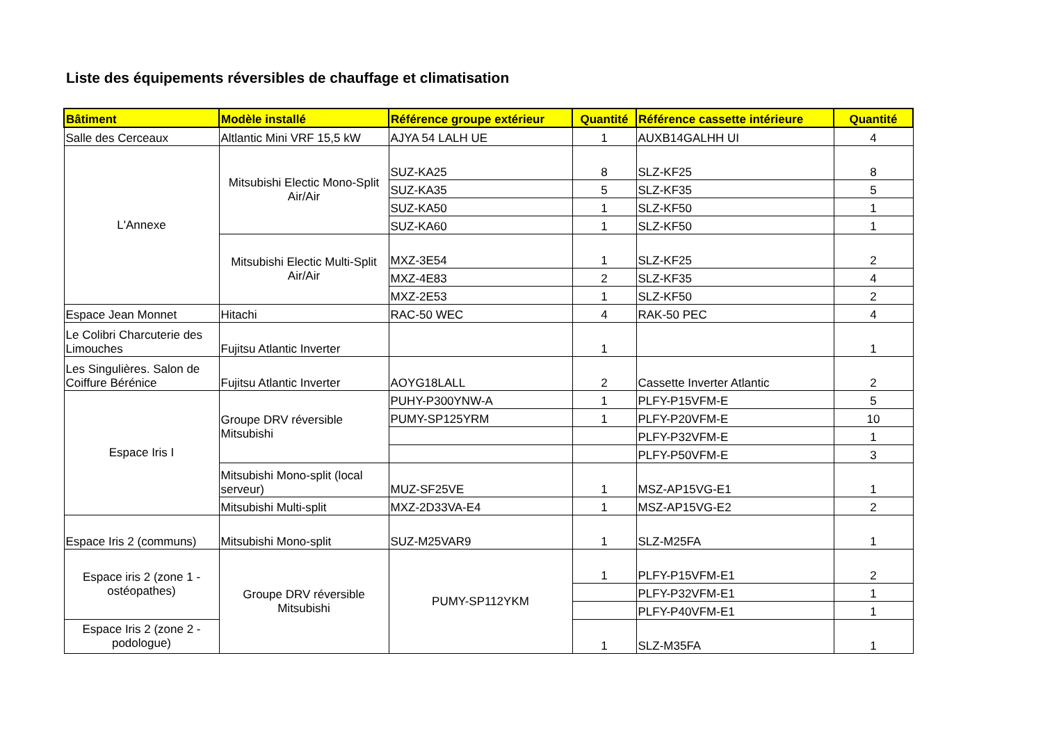Liste des équipements réversibles de chauffage et climatisation
| Bâtiment | Modèle installé | Référence groupe extérieur | Quantité | Référence cassette intérieure | Quantité |
| --- | --- | --- | --- | --- | --- |
| Salle des Cerceaux | Altlantic Mini VRF 15,5 kW | AJYA 54 LALH UE | 1 | AUXB14GALHH UI | 4 |
| L'Annexe | Mitsubishi Electic Mono-Split Air/Air | SUZ-KA25 | 8 | SLZ-KF25 | 8 |
| | | SUZ-KA35 | 5 | SLZ-KF35 | 5 |
| | | SUZ-KA50 | 1 | SLZ-KF50 | 1 |
| | | SUZ-KA60 | 1 | SLZ-KF50 | 1 |
| | Mitsubishi Electic Multi-Split Air/Air | MXZ-3E54 | 1 | SLZ-KF25 | 2 |
| | | MXZ-4E83 | 2 | SLZ-KF35 | 4 |
| | | MXZ-2E53 | 1 | SLZ-KF50 | 2 |
| Espace Jean Monnet | Hitachi | RAC-50 WEC | 4 | RAK-50 PEC | 4 |
| Le Colibri Charcuterie des Limouches | Fujitsu Atlantic Inverter | | 1 | | 1 |
| Les Singulières. Salon de Coiffure Bérénice | Fujitsu Atlantic Inverter | AOYG18LALL | 2 | Cassette Inverter Atlantic | 2 |
| Espace Iris I | Groupe DRV réversible Mitsubishi | PUHY-P300YNW-A | 1 | PLFY-P15VFM-E | 5 |
| | | PUMY-SP125YRM | 1 | PLFY-P20VFM-E | 10 |
| | | | | PLFY-P32VFM-E | 1 |
| | | | | PLFY-P50VFM-E | 3 |
| | Mitsubishi Mono-split (local serveur) | MUZ-SF25VE | 1 | MSZ-AP15VG-E1 | 1 |
| | Mitsubishi Multi-split | MXZ-2D33VA-E4 | 1 | MSZ-AP15VG-E2 | 2 |
| Espace Iris 2 (communs) | Mitsubishi Mono-split | SUZ-M25VAR9 | 1 | SLZ-M25FA | 1 |
| Espace iris 2 (zone 1 - ostéopathes) | Groupe DRV réversible Mitsubishi | PUMY-SP112YKM | 1 | PLFY-P15VFM-E1 | 2 |
| | | | | PLFY-P32VFM-E1 | 1 |
| | | | | PLFY-P40VFM-E1 | 1 |
| Espace Iris 2 (zone 2 - podologue) | | | 1 | SLZ-M35FA | 1 |